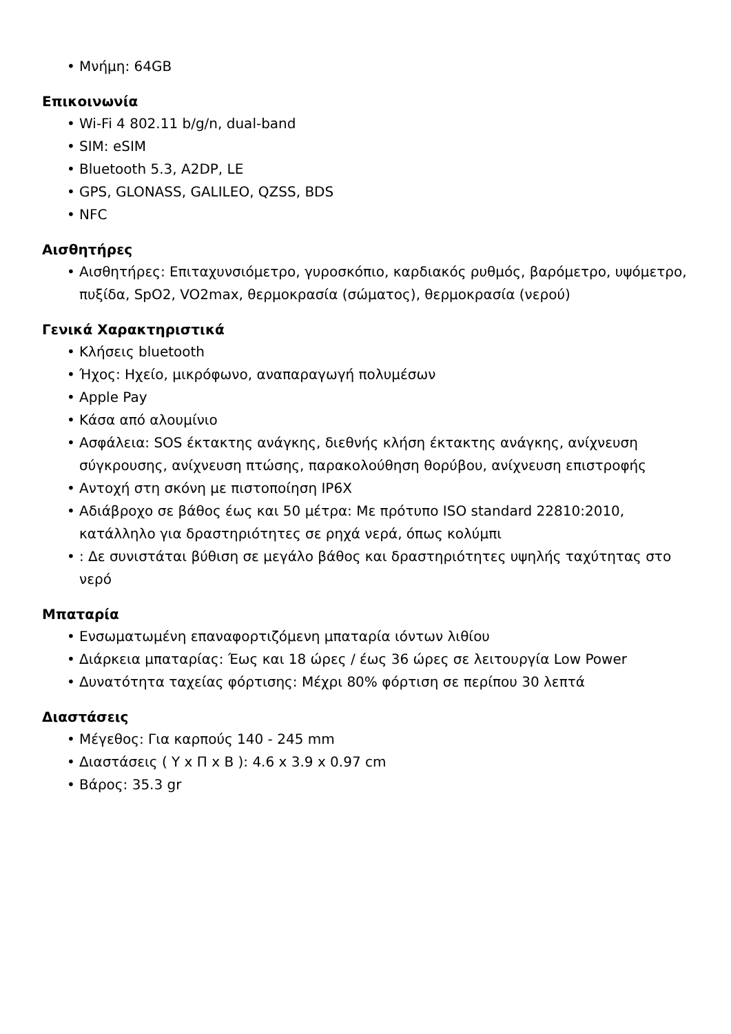• Μνήμη: 64GB
Επικοινωνία
• Wi-Fi 4 802.11 b/g/n, dual-band
• SIM: eSIM
• Bluetooth 5.3, A2DP, LE
• GPS, GLONASS, GALILEO, QZSS, BDS
• NFC
Αισθητήρες
• Αισθητήρες: Επιταχυνσιόμετρο, γυροσκόπιο, καρδιακός ρυθμός, βαρόμετρο, υψόμετρο, πυξίδα, SpO2, VO2max, θερμοκρασία (σώματος), θερμοκρασία (νερού)
Γενικά Χαρακτηριστικά
• Κλήσεις bluetooth
• Ήχος: Ηχείο, μικρόφωνο, αναπαραγωγή πολυμέσων
• Apple Pay
• Κάσα από αλουμίνιο
• Ασφάλεια: SOS έκτακτης ανάγκης, διεθνής κλήση έκτακτης ανάγκης, ανίχνευση σύγκρουσης, ανίχνευση πτώσης, παρακολούθηση θορύβου, ανίχνευση επιστροφής
• Αντοχή στη σκόνη με πιστοποίηση IP6X
• Αδιάβροχο σε βάθος έως και 50 μέτρα: Με πρότυπο ISO standard 22810:2010, κατάλληλο για δραστηριότητες σε ρηχά νερά, όπως κολύμπι
•: Δε συνιστάται βύθιση σε μεγάλο βάθος και δραστηριότητες υψηλής ταχύτητας στο νερό
Μπαταρία
• Ενσωματωμένη επαναφορτιζόμενη μπαταρία ιόντων λιθίου
• Διάρκεια μπαταρίας: Έως και 18 ώρες / έως 36 ώρες σε λειτουργία Low Power
• Δυνατότητα ταχείας φόρτισης: Μέχρι 80% φόρτιση σε περίπου 30 λεπτά
Διαστάσεις
• Μέγεθος: Για καρπούς 140 - 245 mm
• Διαστάσεις ( Υ x Π x Β ): 4.6 x 3.9 x 0.97 cm
• Βάρος: 35.3 gr